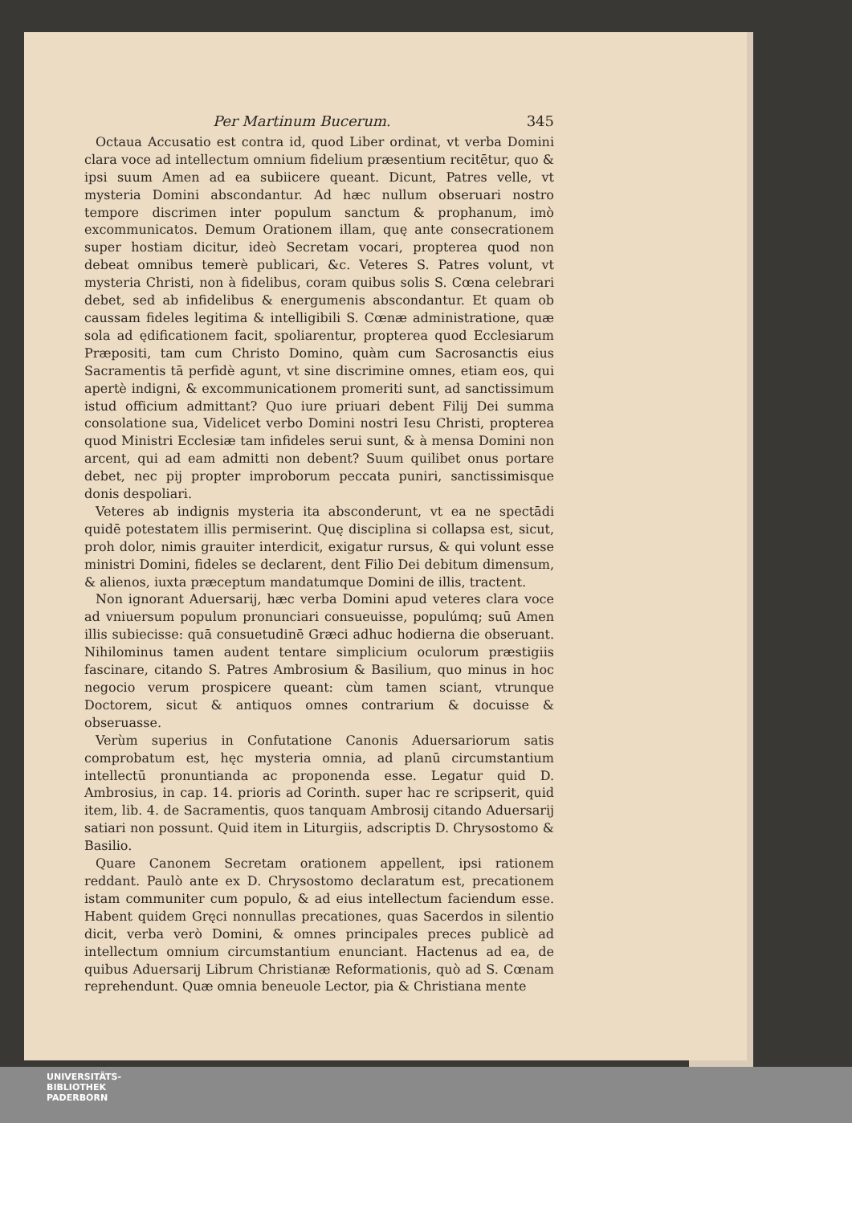Per Martinum Bucerum. 345
Octaua Accusatio est contra id, quod Liber ordinat, vt verba Domini clara voce ad intellectum omnium fidelium præsentium recitētur, quo & ipsi suum Amen ad ea subiicere queant. Dicunt, Patres velle, vt mysteria Domini abscondantur. Ad hæc nullum obseruari nostro tempore discrimen inter populum sanctum & prophanum, imò excommunicatos. Demum Orationem illam, quę ante consecrationem super hostiam dicitur, ideò Secretam vocari, propterea quod non debeat omnibus temerè publicari, &c. Veteres S. Patres volunt, vt mysteria Christi, non à fidelibus, coram quibus solis S. Cœna celebrari debet, sed ab infidelibus & energumenis abscondantur. Et quam ob caussam fideles legitima & intelligibili S. Cœnæ administratione, quæ sola ad ędificationem facit, spoliarentur, propterea quod Ecclesiarum Præpositi, tam cum Christo Domino, quàm cum Sacrosanctis eius Sacramentis tā perfidè agunt, vt sine discrimine omnes, etiam eos, qui apertè indigni, & excommunicationem promeriti sunt, ad sanctissimum istud officium admittant? Quo iure priuari debent Filij Dei summa consolatione sua, Videlicet verbo Domini nostri Iesu Christi, propterea quod Ministri Ecclesiæ tam infideles serui sunt, & à mensa Domini non arcent, qui ad eam admitti non debent? Suum quilibet onus portare debet, nec pij propter improborum peccata puniri, sanctissimisque donis despoliari.
Veteres ab indignis mysteria ita absconderunt, vt ea ne spectādi quidē potestatem illis permiserint. Quę disciplina si collapsa est, sicut, proh dolor, nimis grauiter interdicit, exigatur rursus, & qui volunt esse ministri Domini, fideles se declarent, dent Filio Dei debitum dimensum, & alienos, iuxta præceptum mandatumque Domini de illis, tractent.
Non ignorant Aduersarij, hæc verba Domini apud veteres clara voce ad vniuersum populum pronunciari consueuisse, populúmq; suū Amen illis subiecisse: quā consuetudinē Græci adhuc hodierna die obseruant. Nihilominus tamen audent tentare simplicium oculorum præstigiis fascinare, citando S. Patres Ambrosium & Basilium, quo minus in hoc negocio verum prospicere queant: cùm tamen sciant, vtrunque Doctorem, sicut & antiquos omnes contrarium & docuisse & obseruasse.
Verùm superius in Confutatione Canonis Aduersariorum satis comprobatum est, hęc mysteria omnia, ad planū circumstantium intellectū pronuntianda ac proponenda esse. Legatur quid D. Ambrosius, in cap. 14. prioris ad Corinth. super hac re scripserit, quid item, lib. 4. de Sacramentis, quos tanquam Ambrosij citando Aduersarij satiari non possunt. Quid item in Liturgiis, adscriptis D. Chrysostomo & Basilio.
Quare Canonem Secretam orationem appellent, ipsi rationem reddant. Paulò ante ex D. Chrysostomo declaratum est, precationem istam communiter cum populo, & ad eius intellectum faciendum esse. Habent quidem Gręci nonnullas precationes, quas Sacerdos in silentio dicit, verba verò Domini, & omnes principales preces publicè ad intellectum omnium circumstantium enunciant. Hactenus ad ea, de quibus Aduersarij Librum Christianæ Reformationis, quò ad S. Cœnam reprehendunt. Quæ omnia beneuole Lector, pia & Christiana mente
UNIVERSITÄTS-
BIBLIOTHEK
PADERBORN